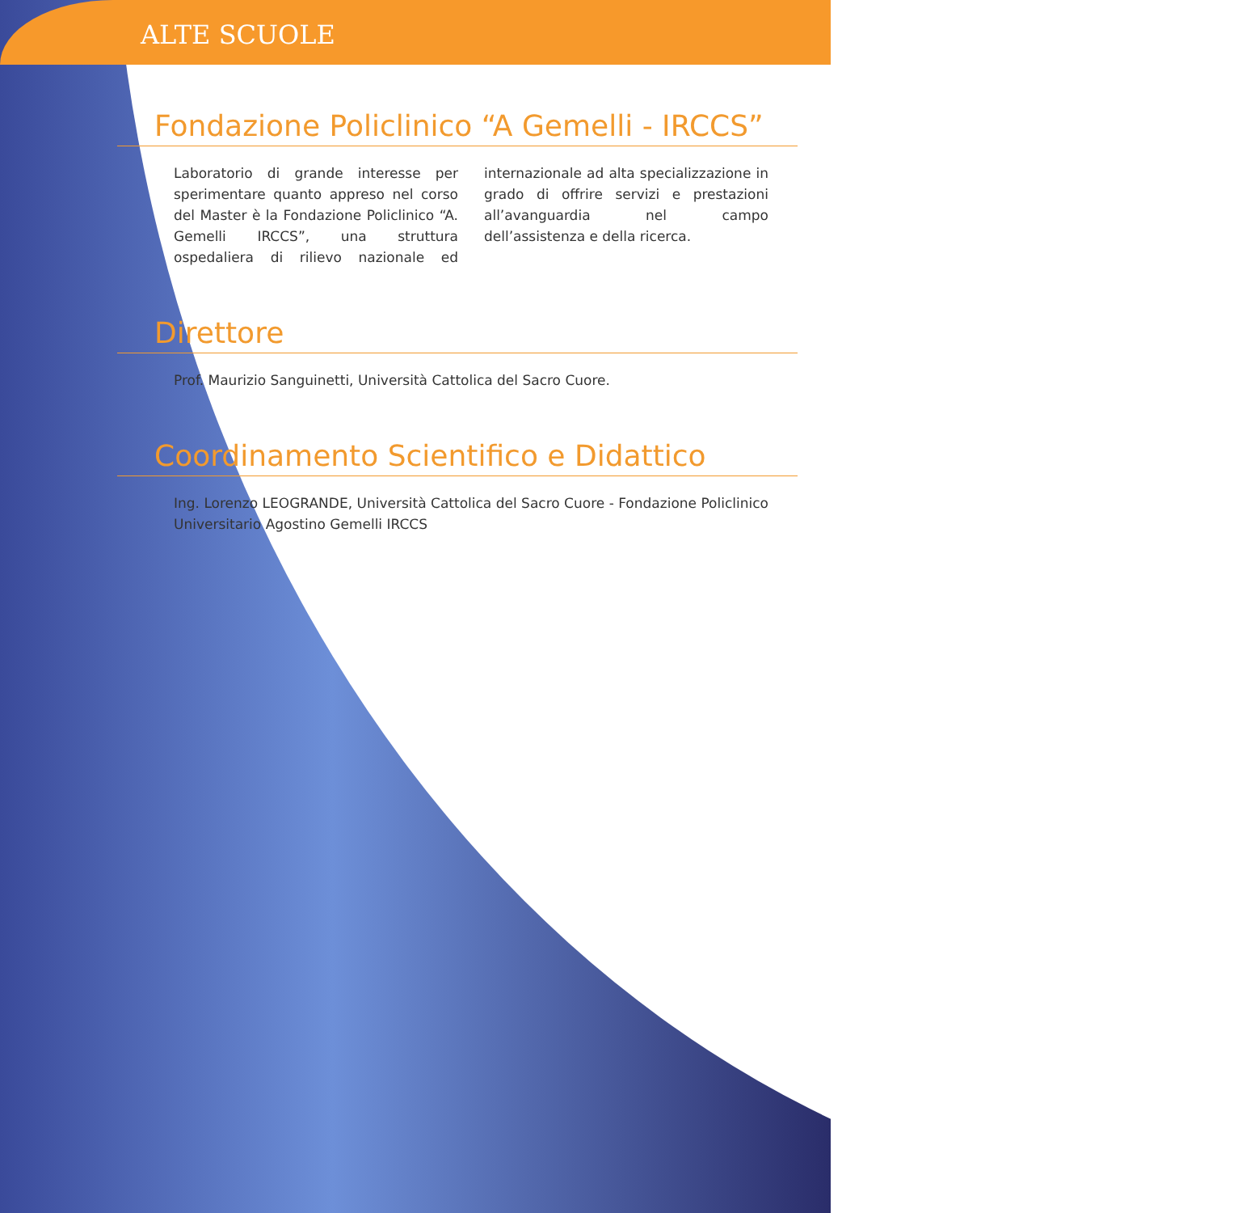ALTE SCUOLE
Fondazione Policlinico “A Gemelli - IRCCS”
Laboratorio di grande interesse per sperimentare quanto appreso nel corso del Master è la Fondazione Policlinico “A. Gemelli IRCCS”, una struttura ospedaliera di rilievo nazionale ed internazionale ad alta specializzazione in grado di offrire servizi e prestazioni all’avanguardia nel campo dell’assistenza e della ricerca.
Direttore
Prof. Maurizio Sanguinetti, Università Cattolica del Sacro Cuore.
Coordinamento Scientifico e Didattico
Ing. Lorenzo LEOGRANDE, Università Cattolica del Sacro Cuore - Fondazione Policlinico Universitario Agostino Gemelli IRCCS